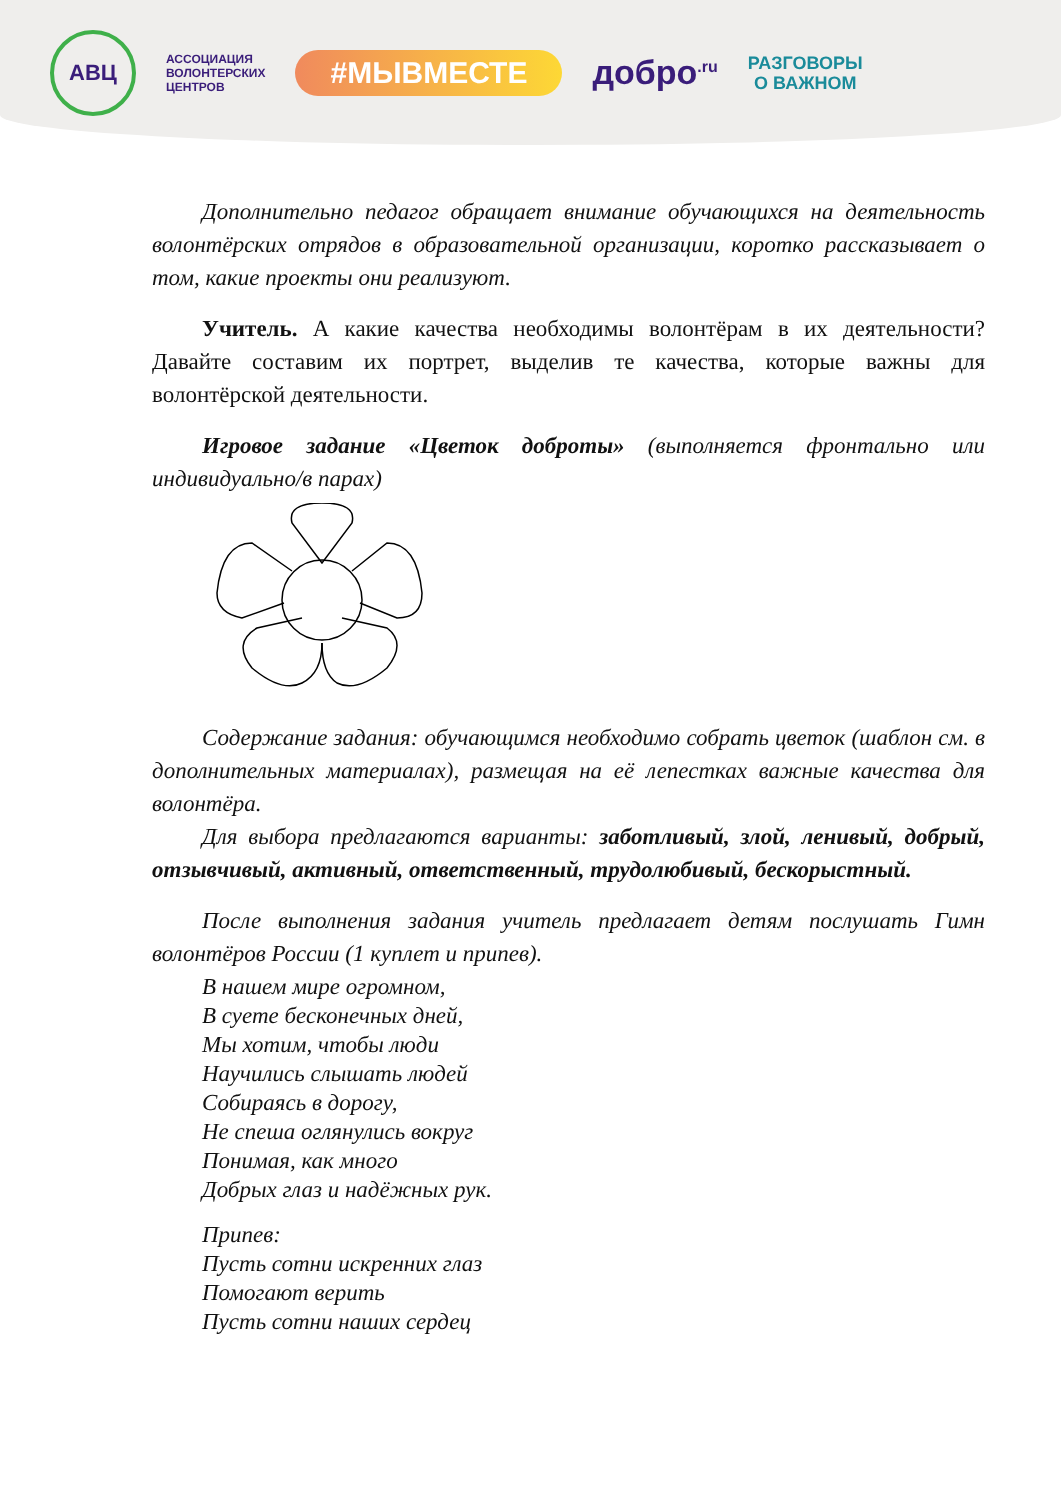АВЦ
АССОЦИАЦИЯ
ВОЛОНТЕРСКИХ
ЦЕНТРОВ
#МЫВМЕСТЕ
добро<sup>.ru</sup>
РАЗГОВОРЫ
О ВАЖНОМ
Дополнительно педагог обращает внимание обучающихся на деятельность волонтёрских отрядов в образовательной организации, коротко рассказывает о том, какие проекты они реализуют.
Учитель. А какие качества необходимы волонтёрам в их деятельности? Давайте составим их портрет, выделив те качества, которые важны для волонтёрской деятельности.
Игровое задание «Цветок доброты» (выполняется фронтально или индивидуально/в парах)
Содержание задания: обучающимся необходимо собрать цветок (шаблон см. в дополнительных материалах), размещая на её лепестках важные качества для волонтёра.
Для выбора предлагаются варианты: заботливый, злой, ленивый, добрый, отзывчивый, активный, ответственный, трудолюбивый, бескорыстный.
После выполнения задания учитель предлагает детям послушать Гимн волонтёров России (1 куплет и припев).
В нашем мире огромном,
В суете бесконечных дней,
Мы хотим, чтобы люди
Научились слышать людей
Собираясь в дорогу,
Не спеша оглянулись вокруг
Понимая, как много
Добрых глаз и надёжных рук.
Припев:
Пусть сотни искренних глаз
Помогают верить
Пусть сотни наших сердец